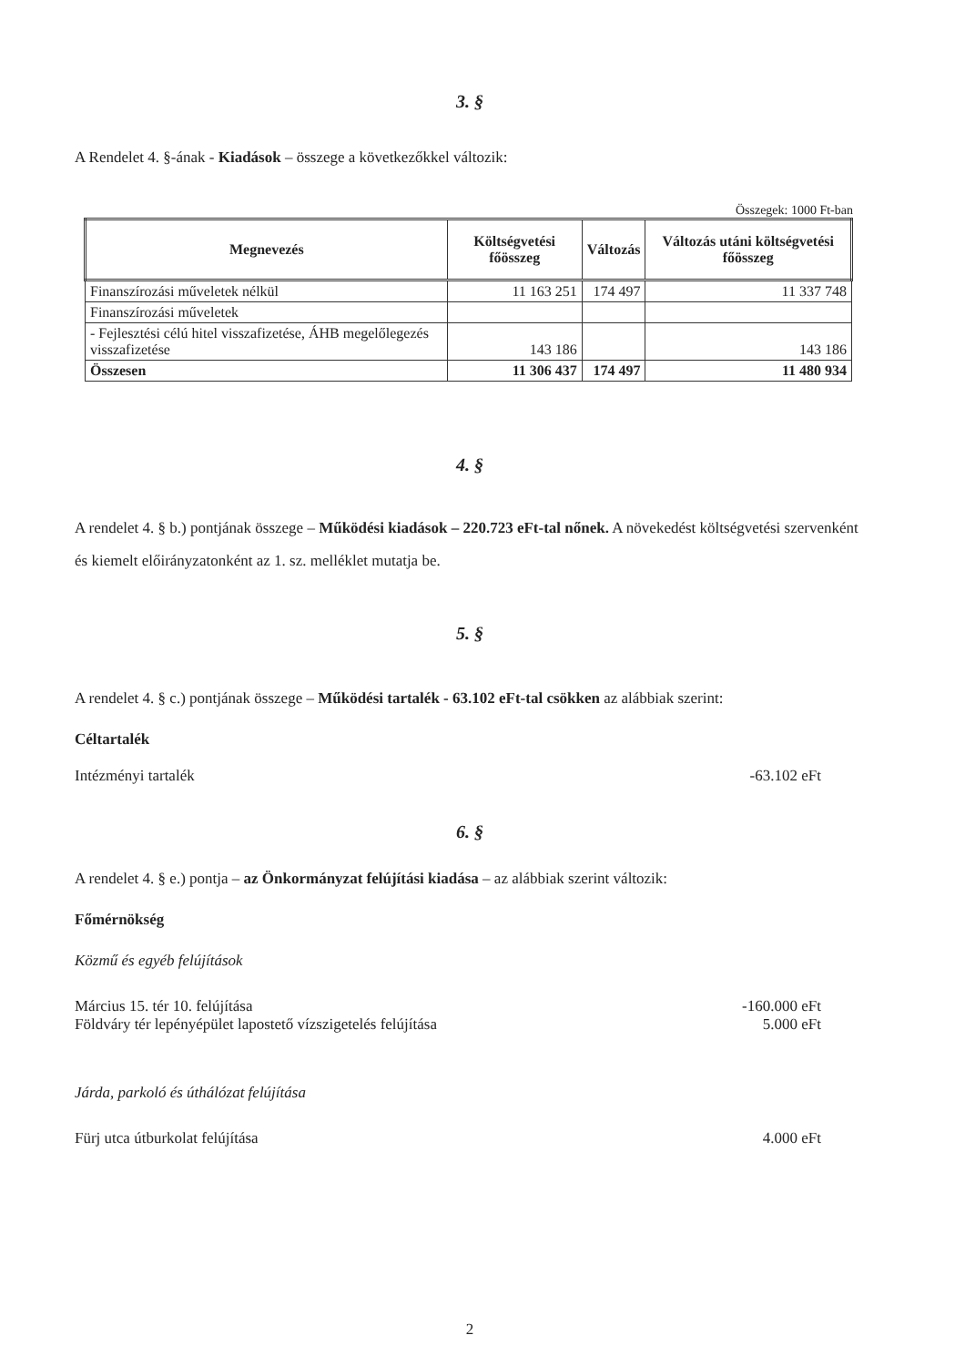3. §
A Rendelet 4. §-ának - Kiadások – összege a következőkkel változik:
Összegek: 1000 Ft-ban
| Megnevezés | Költségvetési főösszeg | Változás | Változás utáni költségvetési főösszeg |
| --- | --- | --- | --- |
| Finanszírozási műveletek nélkül | 11 163 251 | 174 497 | 11 337 748 |
| Finanszírozási műveletek | | | |
| - Fejlesztési célú hitel visszafizetése, ÁHB megelőlegezés visszafizetése | 143 186 | | 143 186 |
| Összesen | 11 306 437 | 174 497 | 11 480 934 |
4. §
A rendelet 4. § b.) pontjának összege – Működési kiadások – 220.723 eFt-tal nőnek. A növekedést költségvetési szervenként és kiemelt előirányzatonként az 1. sz. melléklet mutatja be.
5. §
A rendelet 4. § c.) pontjának összege – Működési tartalék - 63.102 eFt-tal csökken az alábbiak szerint:
Céltartalék
Intézményi tartalék -63.102 eFt
6. §
A rendelet 4. § e.) pontja – az Önkormányzat felújítási kiadása – az alábbiak szerint változik:
Főmérnökség
Közmű és egyéb felújítások
Március 15. tér 10. felújítása -160.000 eFt
Földváry tér lepényépület lapostető vízszigetelés felújítása 5.000 eFt
Járda, parkoló és úthálózat felújítása
Fürj utca útburkolat felújítása 4.000 eFt
2